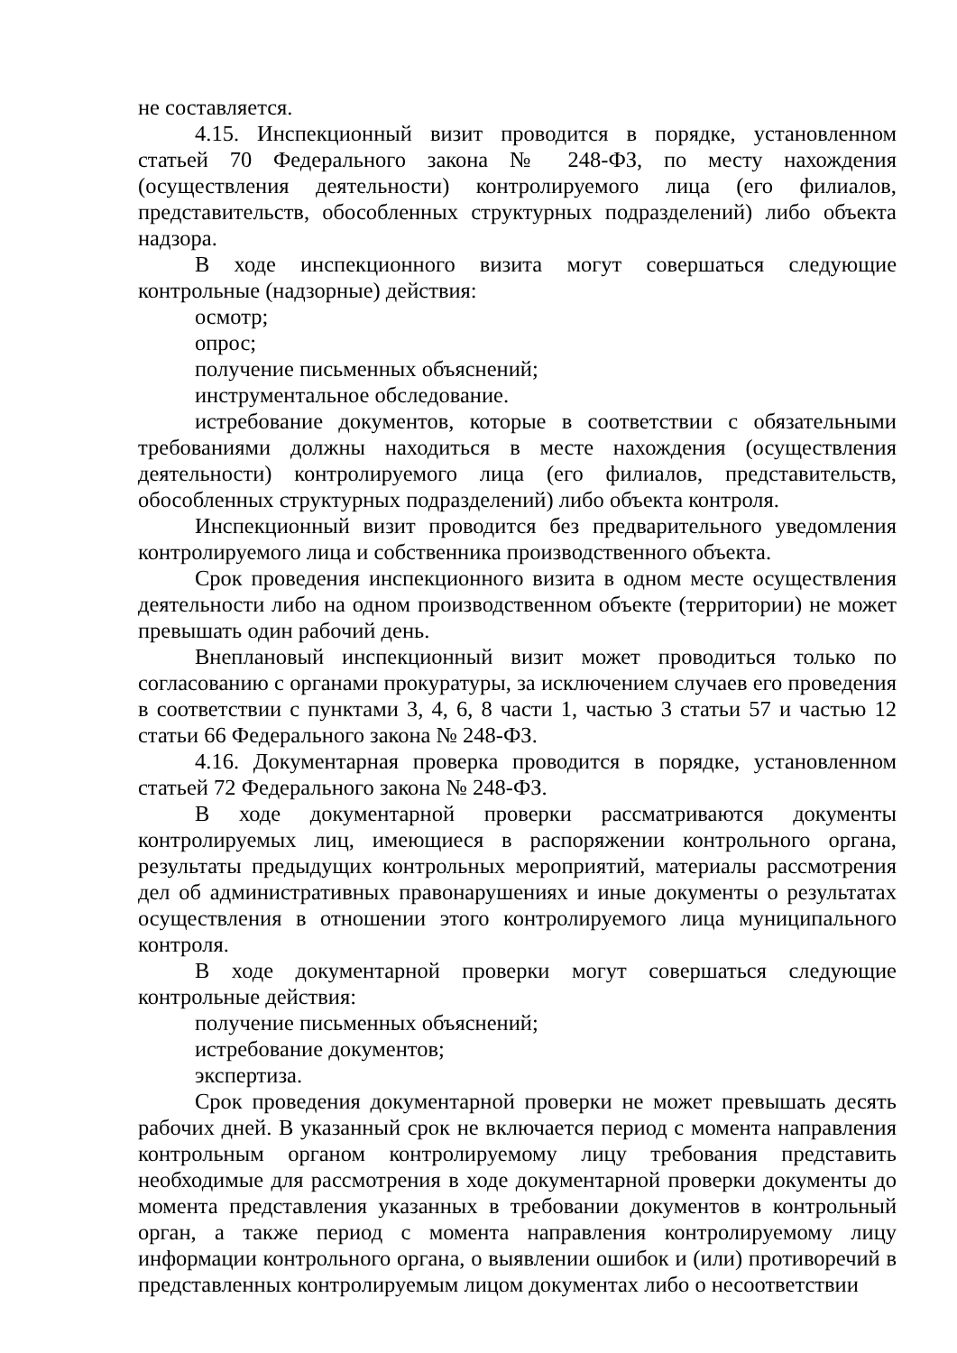не составляется.
4.15. Инспекционный визит проводится в порядке, установленном статьей 70 Федерального закона № 248-ФЗ, по месту нахождения (осуществления деятельности) контролируемого лица (его филиалов, представительств, обособленных структурных подразделений) либо объекта надзора.
В ходе инспекционного визита могут совершаться следующие контрольные (надзорные) действия:
осмотр;
опрос;
получение письменных объяснений;
инструментальное обследование.
истребование документов, которые в соответствии с обязательными требованиями должны находиться в месте нахождения (осуществления деятельности) контролируемого лица (его филиалов, представительств, обособленных структурных подразделений) либо объекта контроля.
Инспекционный визит проводится без предварительного уведомления контролируемого лица и собственника производственного объекта.
Срок проведения инспекционного визита в одном месте осуществления деятельности либо на одном производственном объекте (территории) не может превышать один рабочий день.
Внеплановый инспекционный визит может проводиться только по согласованию с органами прокуратуры, за исключением случаев его проведения в соответствии с пунктами 3, 4, 6, 8 части 1, частью 3 статьи 57 и частью 12 статьи 66 Федерального закона № 248-ФЗ.
4.16. Документарная проверка проводится в порядке, установленном статьей 72 Федерального закона № 248-ФЗ.
В ходе документарной проверки рассматриваются документы контролируемых лиц, имеющиеся в распоряжении контрольного органа, результаты предыдущих контрольных мероприятий, материалы рассмотрения дел об административных правонарушениях и иные документы о результатах осуществления в отношении этого контролируемого лица муниципального контроля.
В ходе документарной проверки могут совершаться следующие контрольные действия:
получение письменных объяснений;
истребование документов;
экспертиза.
Срок проведения документарной проверки не может превышать десять рабочих дней. В указанный срок не включается период с момента направления контрольным органом контролируемому лицу требования представить необходимые для рассмотрения в ходе документарной проверки документы до момента представления указанных в требовании документов в контрольный орган, а также период с момента направления контролируемому лицу информации контрольного органа, о выявлении ошибок и (или) противоречий в представленных контролируемым лицом документах либо о несоответствии